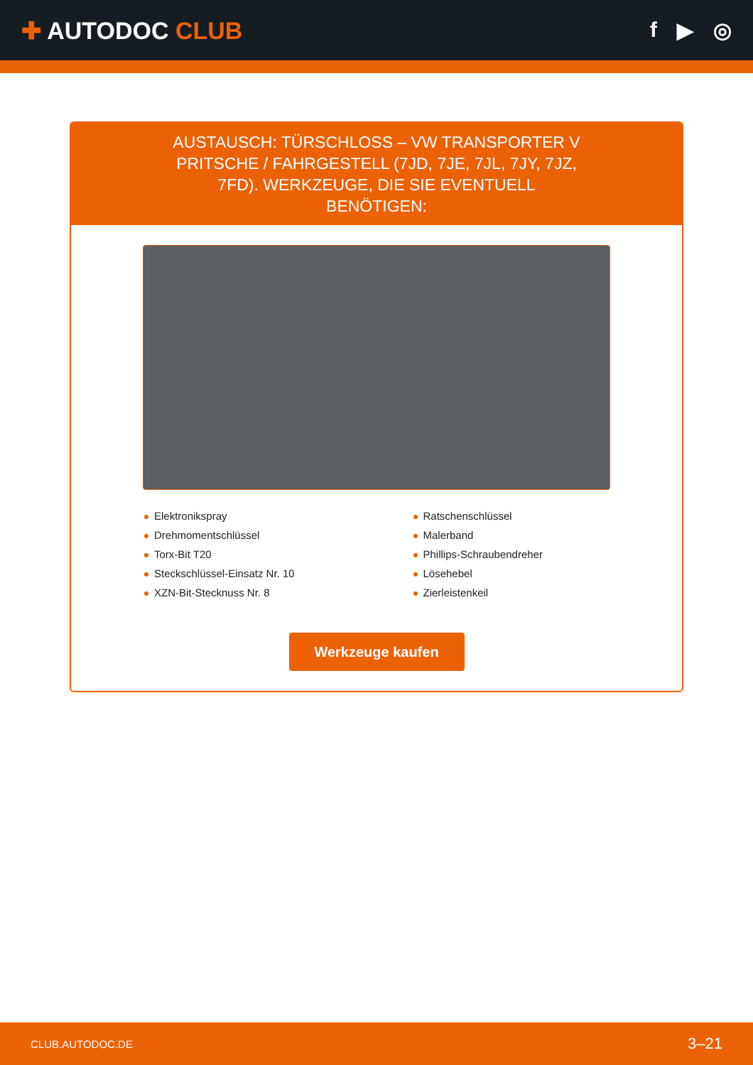✚ AUTODOC CLUB f ▶ ◎
AUSTAUSCH: TÜRSCHLOSS – VW TRANSPORTER V PRITSCHE / FAHRGESTELL (7JD, 7JE, 7JL, 7JY, 7JZ, 7FD). WERKZEUGE, DIE SIE EVENTUELL BENÖTIGEN:
Elektronikspray
Drehmomentschlüssel
Torx-Bit T20
Steckschlüssel-Einsatz Nr. 10
XZN-Bit-Stecknuss Nr. 8
Ratschenschlüssel
Malerband
Phillips-Schraubendreher
Lösehebel
Zierleistenkeil
Werkzeuge kaufen
CLUB.AUTODOC.DE 3–21